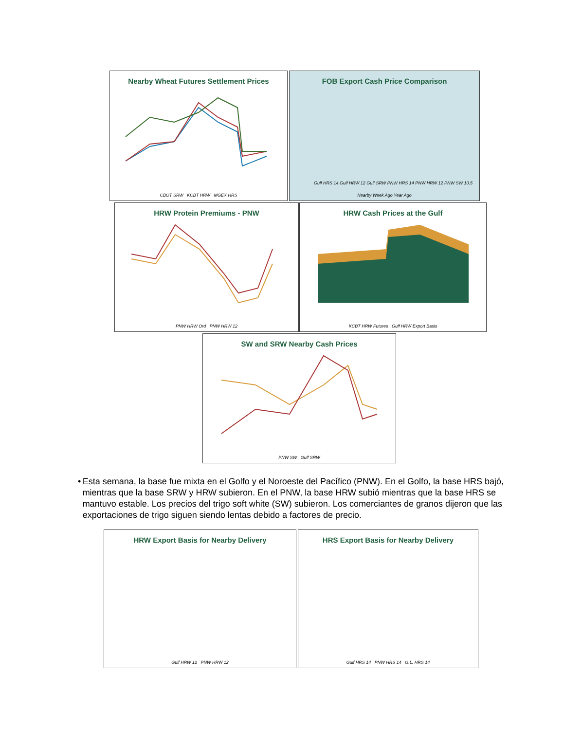Nearby Wheat Futures Settlement Prices
CBOT SRW KCBT HRW MGEX HRS
FOB Export Cash Price Comparison
Gulf HRS 14 Gulf HRW 12 Gulf SRW PNW HRS 14 PNW HRW 12 PNW SW 10.5
Nearby Week Ago Year Ago
HRW Protein Premiums - PNW
PNW HRW Ord PNW HRW 12
HRW Cash Prices at the Gulf
KCBT HRW Futures Gulf HRW Export Basis
SW and SRW Nearby Cash Prices
PNW SW Gulf SRW
• Esta semana, la base fue mixta en el Golfo y el Noroeste del Pacífico (PNW). En el Golfo, la base HRS bajó, mientras que la base SRW y HRW subieron. En el PNW, la base HRW subió mientras que la base HRS se mantuvo estable. Los precios del trigo soft white (SW) subieron. Los comerciantes de granos dijeron que las exportaciones de trigo siguen siendo lentas debido a factores de precio.
HRW Export Basis for Nearby Delivery
Gulf HRW 12 PNW HRW 12
HRS Export Basis for Nearby Delivery
Gulf HRS 14 PNW HRS 14 G.L. HRS 14